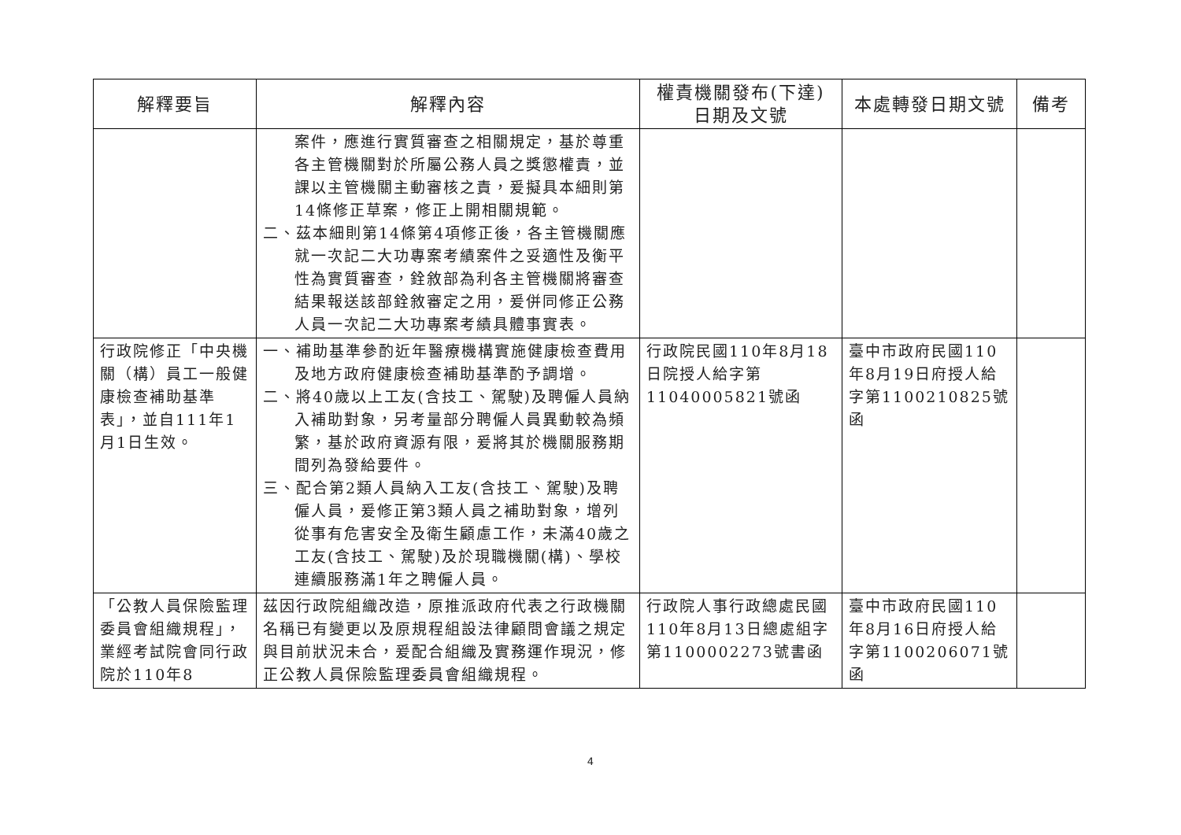| 解釋要旨 | 解釋內容 | 權責機關發布(下達) 日期及文號 | 本處轉發日期文號 | 備考 |
| --- | --- | --- | --- | --- |
| | 案件，應進行實質審查之相關規定，基於尊重各主管機關對於所屬公務人員之獎懲權責，並課以主管機關主動審核之責，爰擬具本細則第14條修正草案，修正上開相關規範。 二、茲本細則第14條第4項修正後，各主管機關應就一次記二大功專案考績案件之妥適性及衡平性為實質審查，銓敘部為利各主管機關將審查結果報送該部銓敘審定之用，爰併同修正公務人員一次記二大功專案考績具體事實表。 | | | |
| 行政院修正「中央機關（構）員工一般健康檢查補助基準表」，並自111年1月1日生效。 | 一、補助基準參酌近年醫療機構實施健康檢查費用及地方政府健康檢查補助基準酌予調增。 二、將40歲以上工友(含技工、駕駛)及聘僱人員納入補助對象，另考量部分聘僱人員異動較為頻繁，基於政府資源有限，爰將其於機關服務期間列為發給要件。 三、配合第2類人員納入工友(含技工、駕駛)及聘僱人員，爰修正第3類人員之補助對象，增列從事有危害安全及衛生顧慮工作，未滿40歲之工友(含技工、駕駛)及於現職機關(構)、學校連續服務滿1年之聘僱人員。 | 行政院民國110年8月18日院授人給字第11040005821號函 | 臺中市政府民國110年8月19日府授人給字第1100210825號函 | |
| 「公教人員保險監理委員會組織規程」，業經考試院會同行政院於110年8 | 茲因行政院組織改造，原推派政府代表之行政機關名稱已有變更以及原規程組設法律顧問會議之規定與目前狀況未合，爰配合組織及實務運作現況，修正公教人員保險監理委員會組織規程。 | 行政院人事行政總處民國110年8月13日總處組字第1100002273號書函 | 臺中市政府民國110年8月16日府授人給字第1100206071號函 | |
4